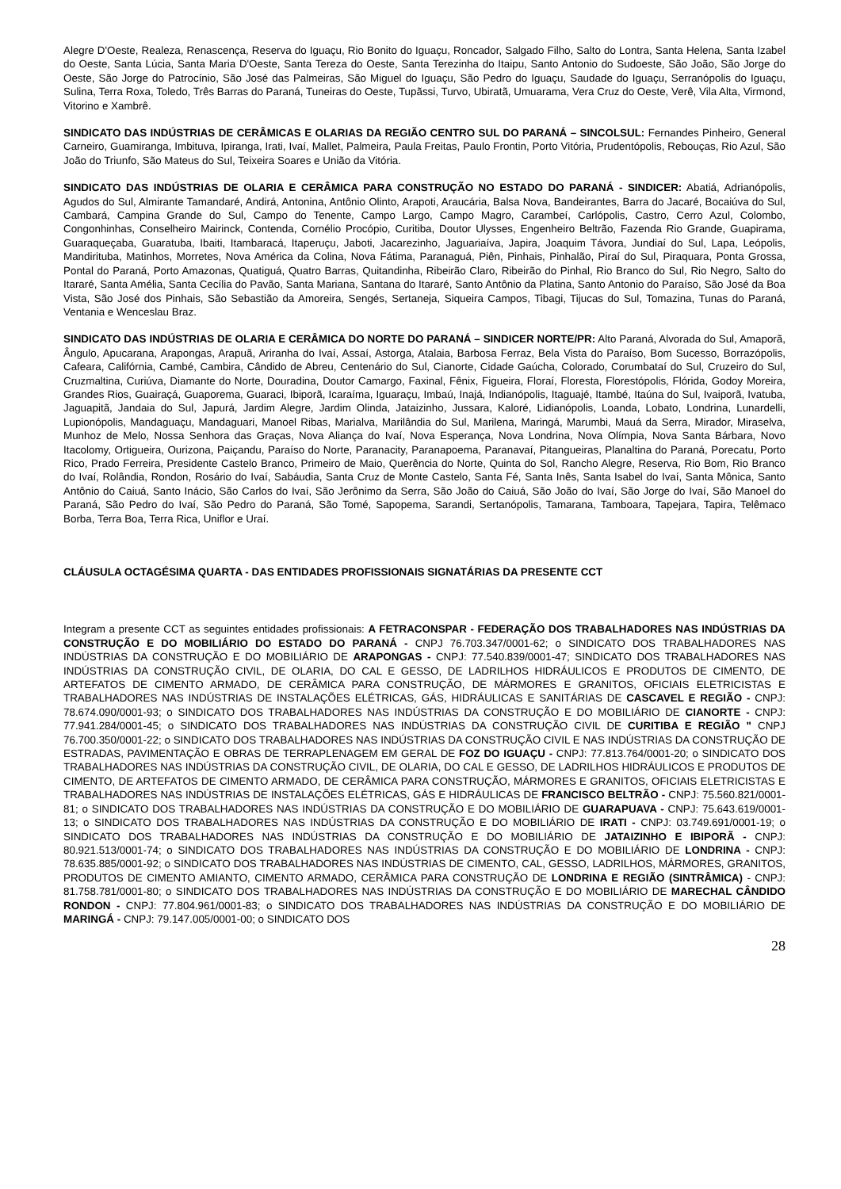Alegre D'Oeste, Realeza, Renascença, Reserva do Iguaçu, Rio Bonito do Iguaçu, Roncador, Salgado Filho, Salto do Lontra, Santa Helena, Santa Izabel do Oeste, Santa Lúcia, Santa Maria D'Oeste, Santa Tereza do Oeste, Santa Terezinha do Itaipu, Santo Antonio do Sudoeste, São João, São Jorge do Oeste, São Jorge do Patrocínio, São José das Palmeiras, São Miguel do Iguaçu, São Pedro do Iguaçu, Saudade do Iguaçu, Serranópolis do Iguaçu, Sulina, Terra Roxa, Toledo, Três Barras do Paraná, Tuneiras do Oeste, Tupãssi, Turvo, Ubiratã, Umuarama, Vera Cruz do Oeste, Verê, Vila Alta, Virmond, Vitorino e Xambrê.
SINDICATO DAS INDÚSTRIAS DE CERÂMICAS E OLARIAS DA REGIÃO CENTRO SUL DO PARANÁ – SINCOLSUL: Fernandes Pinheiro, General Carneiro, Guamiranga, Imbituva, Ipiranga, Irati, Ivaí, Mallet, Palmeira, Paula Freitas, Paulo Frontin, Porto Vitória, Prudentópolis, Rebouças, Rio Azul, São João do Triunfo, São Mateus do Sul, Teixeira Soares e União da Vitória.
SINDICATO DAS INDÚSTRIAS DE OLARIA E CERÂMICA PARA CONSTRUÇÃO NO ESTADO DO PARANÁ - SINDICER: Abatiá, Adrianópolis, Agudos do Sul, Almirante Tamandaré, Andirá, Antonina, Antônio Olinto, Arapoti, Araucária, Balsa Nova, Bandeirantes, Barra do Jacaré, Bocaiúva do Sul, Cambará, Campina Grande do Sul, Campo do Tenente, Campo Largo, Campo Magro, Carambeí, Carlópolis, Castro, Cerro Azul, Colombo, Congonhinhas, Conselheiro Mairinck, Contenda, Cornélio Procópio, Curitiba, Doutor Ulysses, Engenheiro Beltrão, Fazenda Rio Grande, Guapirama, Guaraqueçaba, Guaratuba, Ibaiti, Itambaracá, Itaperuçu, Jaboti, Jacarezinho, Jaguariaíva, Japira, Joaquim Távora, Jundiaí do Sul, Lapa, Leópolis, Mandirituba, Matinhos, Morretes, Nova América da Colina, Nova Fátima, Paranaguá, Piên, Pinhais, Pinhalão, Piraí do Sul, Piraquara, Ponta Grossa, Pontal do Paraná, Porto Amazonas, Quatiguá, Quatro Barras, Quitandinha, Ribeirão Claro, Ribeirão do Pinhal, Rio Branco do Sul, Rio Negro, Salto do Itararé, Santa Amélia, Santa Cecília do Pavão, Santa Mariana, Santana do Itararé, Santo Antônio da Platina, Santo Antonio do Paraíso, São José da Boa Vista, São José dos Pinhais, São Sebastião da Amoreira, Sengés, Sertaneja, Siqueira Campos, Tibagi, Tijucas do Sul, Tomazina, Tunas do Paraná, Ventania e Wenceslau Braz.
SINDICATO DAS INDÚSTRIAS DE OLARIA E CERÂMICA DO NORTE DO PARANÁ – SINDICER NORTE/PR: Alto Paraná, Alvorada do Sul, Amaporã, Ângulo, Apucarana, Arapongas, Arapuã, Ariranha do Ivaí, Assaí, Astorga, Atalaia, Barbosa Ferraz, Bela Vista do Paraíso, Bom Sucesso, Borrazópolis, Cafeara, Califórnia, Cambé, Cambira, Cândido de Abreu, Centenário do Sul, Cianorte, Cidade Gaúcha, Colorado, Corumbataí do Sul, Cruzeiro do Sul, Cruzmaltina, Curiúva, Diamante do Norte, Douradina, Doutor Camargo, Faxinal, Fênix, Figueira, Floraí, Floresta, Florestópolis, Flórida, Godoy Moreira, Grandes Rios, Guairaçá, Guaporema, Guaraci, Ibiporã, Icaraíma, Iguaraçu, Imbaú, Inajá, Indianópolis, Itaguajé, Itambé, Itaúna do Sul, Ivaiporã, Ivatuba, Jaguapitã, Jandaia do Sul, Japurá, Jardim Alegre, Jardim Olinda, Jataizinho, Jussara, Kaloré, Lidianópolis, Loanda, Lobato, Londrina, Lunardelli, Lupionópolis, Mandaguaçu, Mandaguari, Manoel Ribas, Marialva, Marilândia do Sul, Marilena, Maringá, Marumbi, Mauá da Serra, Mirador, Miraselva, Munhoz de Melo, Nossa Senhora das Graças, Nova Aliança do Ivaí, Nova Esperança, Nova Londrina, Nova Olímpia, Nova Santa Bárbara, Novo Itacolomy, Ortigueira, Ourizona, Paiçandu, Paraíso do Norte, Paranacity, Paranapoema, Paranavaí, Pitangueiras, Planaltina do Paraná, Porecatu, Porto Rico, Prado Ferreira, Presidente Castelo Branco, Primeiro de Maio, Querência do Norte, Quinta do Sol, Rancho Alegre, Reserva, Rio Bom, Rio Branco do Ivaí, Rolândia, Rondon, Rosário do Ivaí, Sabáudia, Santa Cruz de Monte Castelo, Santa Fé, Santa Inês, Santa Isabel do Ivaí, Santa Mônica, Santo Antônio do Caiuá, Santo Inácio, São Carlos do Ivaí, São Jerônimo da Serra, São João do Caiuá, São João do Ivaí, São Jorge do Ivaí, São Manoel do Paraná, São Pedro do Ivaí, São Pedro do Paraná, São Tomé, Sapopema, Sarandi, Sertanópolis, Tamarana, Tamboara, Tapejara, Tapira, Telêmaco Borba, Terra Boa, Terra Rica, Uniflor e Uraí.
CLÁUSULA OCTAGÉSIMA QUARTA - DAS ENTIDADES PROFISSIONAIS SIGNATÁRIAS DA PRESENTE CCT
Integram a presente CCT as seguintes entidades profissionais: A FETRACONSPAR - FEDERAÇÃO DOS TRABALHADORES NAS INDÚSTRIAS DA CONSTRUÇÃO E DO MOBILIÁRIO DO ESTADO DO PARANÁ - CNPJ 76.703.347/0001-62; o SINDICATO DOS TRABALHADORES NAS INDÚSTRIAS DA CONSTRUÇÃO E DO MOBILIÁRIO DE ARAPONGAS - CNPJ: 77.540.839/0001-47; SINDICATO DOS TRABALHADORES NAS INDÚSTRIAS DA CONSTRUÇÃO CIVIL, DE OLARIA, DO CAL E GESSO, DE LADRILHOS HIDRÁULICOS E PRODUTOS DE CIMENTO, DE ARTEFATOS DE CIMENTO ARMADO, DE CERÂMICA PARA CONSTRUÇÃO, DE MÁRMORES E GRANITOS, OFICIAIS ELETRICISTAS E TRABALHADORES NAS INDÚSTRIAS DE INSTALAÇÕES ELÉTRICAS, GÁS, HIDRÁULICAS E SANITÁRIAS DE CASCAVEL E REGIÃO - CNPJ: 78.674.090/0001-93; o SINDICATO DOS TRABALHADORES NAS INDÚSTRIAS DA CONSTRUÇÃO E DO MOBILIÁRIO DE CIANORTE - CNPJ: 77.941.284/0001-45; o SINDICATO DOS TRABALHADORES NAS INDÚSTRIAS DA CONSTRUÇÃO CIVIL DE CURITIBA E REGIÃO " CNPJ 76.700.350/0001-22; o SINDICATO DOS TRABALHADORES NAS INDÚSTRIAS DA CONSTRUÇÃO CIVIL E NAS INDÚSTRIAS DA CONSTRUÇÃO DE ESTRADAS, PAVIMENTAÇÃO E OBRAS DE TERRAPLENAGEM EM GERAL DE FOZ DO IGUAÇU - CNPJ: 77.813.764/0001-20; o SINDICATO DOS TRABALHADORES NAS INDÚSTRIAS DA CONSTRUÇÃO CIVIL, DE OLARIA, DO CAL E GESSO, DE LADRILHOS HIDRÁULICOS E PRODUTOS DE CIMENTO, DE ARTEFATOS DE CIMENTO ARMADO, DE CERÂMICA PARA CONSTRUÇÃO, MÁRMORES E GRANITOS, OFICIAIS ELETRICISTAS E TRABALHADORES NAS INDÚSTRIAS DE INSTALAÇÕES ELÉTRICAS, GÁS E HIDRÁULICAS DE FRANCISCO BELTRÃO - CNPJ: 75.560.821/0001-81; o SINDICATO DOS TRABALHADORES NAS INDÚSTRIAS DA CONSTRUÇÃO E DO MOBILIÁRIO DE GUARAPUAVA - CNPJ: 75.643.619/0001-13; o SINDICATO DOS TRABALHADORES NAS INDÚSTRIAS DA CONSTRUÇÃO E DO MOBILIÁRIO DE IRATI - CNPJ: 03.749.691/0001-19; o SINDICATO DOS TRABALHADORES NAS INDÚSTRIAS DA CONSTRUÇÃO E DO MOBILIÁRIO DE JATAIZINHO E IBIPORÃ - CNPJ: 80.921.513/0001-74; o SINDICATO DOS TRABALHADORES NAS INDÚSTRIAS DA CONSTRUÇÃO E DO MOBILIÁRIO DE LONDRINA - CNPJ: 78.635.885/0001-92; o SINDICATO DOS TRABALHADORES NAS INDÚSTRIAS DE CIMENTO, CAL, GESSO, LADRILHOS, MÁRMORES, GRANITOS, PRODUTOS DE CIMENTO AMIANTO, CIMENTO ARMADO, CERÂMICA PARA CONSTRUÇÃO DE LONDRINA E REGIÃO (SINTRÂMICA) - CNPJ: 81.758.781/0001-80; o SINDICATO DOS TRABALHADORES NAS INDÚSTRIAS DA CONSTRUÇÃO E DO MOBILIÁRIO DE MARECHAL CÂNDIDO RONDON - CNPJ: 77.804.961/0001-83; o SINDICATO DOS TRABALHADORES NAS INDÚSTRIAS DA CONSTRUÇÃO E DO MOBILIÁRIO DE MARINGÁ - CNPJ: 79.147.005/0001-00; o SINDICATO DOS
28